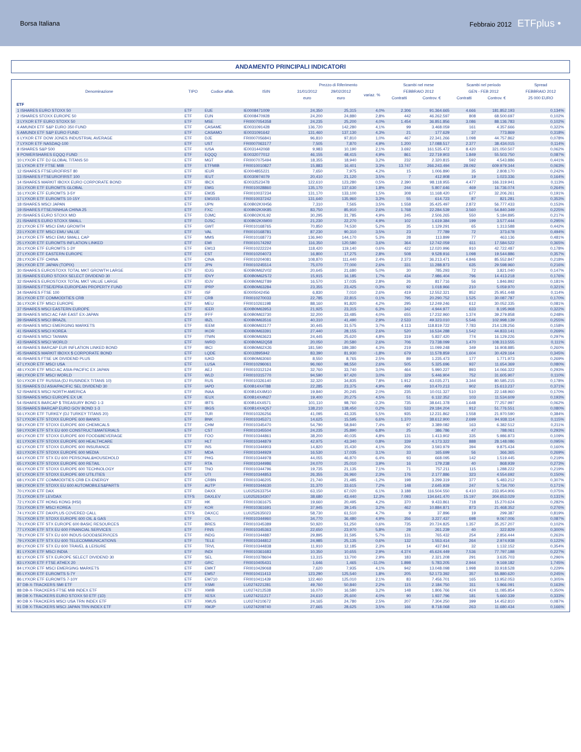Borsa Italiana Febbraio 2012 ETFplus •
ANDAMENTO PRINCIPALI INDICATORI
| Denominazione | TIPO | Codice alfab. | ISIN | Prezzo di Riferimento | | | Scambi nel mese | | Scambi nel periodo | | Spread |
| --- | --- | --- | --- | --- | --- | --- | --- | --- | --- | --- | --- |
| | | | | 31/01/2012 | 29/02/2012 | variaz. % | FEBBRAIO 2012 | | GEN - FEB 2012 | | FEBBRAIO 2012 |
| | | | | euro | euro | | Contratti | Controv. € | Contratti | Controv. € | 25 000 EURO |
| ETF | | | | | | | | | | | |
| 1 ISHARES EURO STOXX 50 | ETF | EUE | IE0008471009 | 24,350 | 25,315 | 4,0% | 2.306 | 91.364.665 | 4.666 | 181.852.193 | 0,134% |
| 2 ISHARES STOXX EUROPE 50 | ETF | EUN | IE0008470928 | 24,200 | 24,880 | 2,8% | 442 | 46.262.597 | 808 | 68.500.697 | 0,102% |
| 3 LYXOR ETF EURO STOXX 50 | ETF | MSE | FR0007054358 | 24,235 | 25,200 | 4,0% | 1.454 | 36.851.856 | 3.086 | 88.136.783 | 0,102% |
| 4 AMUNDI ETF S&P EURO 350 FUND | ETF | CASAME | IE0031091428 | 136,720 | 142,280 | 4,1% | 99 | 3.468.059 | 161 | 4.357.666 | 0,322% |
| 5 AMUNDI ETF S&P EURO FUND | ETF | CASAMO | IE0031091642 | 131,460 | 137,130 | 4,3% | 21 | 177.629 | 37 | 773.869 | 0,318% |
| 6 LYXOR ETF DOW JONES INDUSTRIAL AVERAGE | ETF | DJE | FR0007056841 | 96,810 | 97,810 | 1,0% | 467 | 22.341.266 | 1.098 | 44.757.862 | 0,078% |
| 7 LYXOR ETF NASDAQ-100 | ETF | UST | FR0007063177 | 7,505 | 7,870 | 4,9% | 1.200 | 17.088.517 | 2.377 | 38.434.015 | 0,114% |
| 8 ISHARES S&P 500 | ETF | IUSA | IE0031442068 | 9,983 | 10,190 | 2,1% | 3.692 | 161.535.472 | 8.420 | 321.050.507 | 0,062% |
| 9 POWERSHARES EQQQ FUND | ETF | EQQQ | IE0032077012 | 46,155 | 48,415 | 4,9% | 861 | 22.719.903 | 1.849 | 55.503.750 | 0,087% |
| 10 LYXOR ETF DJ GLOBAL TITANS 50 | ETF | MGT | FR0007075494 | 18,355 | 18,940 | 3,2% | 232 | 2.320.815 | 592 | 4.543.886 | 0,441% |
| 11 LYXOR ETF FTSE MIB | ETF | ETFMIB | FR0010010827 | 15,883 | 16,401 | 3,3% | 13.747 | 266.243.494 | 28.092 | 609.979.344 | 0,063% |
| 12 ISHARES FTSEUROFIRST 80 | ETF | IEUR | IE0004855221 | 7,650 | 7,975 | 4,2% | 15 | 1.006.890 | 35 | 2.808.170 | 0,242% |
| 13 ISHARES FTSEUROFIRST 100 | ETF | IEUT | IE0030974079 | 20,410 | 21,120 | 3,5% | 7 | 412.908 | 19 | 1.023.336 | 0,164% |
| 14 ISHARES MARKIT IBOXX EURO CORPORATE BOND | ETF | IBCX | IE0032523478 | 122,610 | 123,280 | 0,5% | 2.390 | 98.118.955 | 4.477 | 166.319.941 | 0,113% |
| 15 LYXOR ETF EUROMTS GLOBAL | ETF | EMG | FR0010028860 | 135,170 | 137,630 | 1,8% | 244 | 5.807.646 | 469 | 16.736.074 | 0,264% |
| 16 LYXOR ETF EUROMTS 3-5Y | ETF | EM35 | FR0010037234 | 131,170 | 133,100 | 1,5% | 308 | 11.168.420 | 677 | 32.206.261 | 0,191% |
| 17 LYXOR ETF EUROMTS 10-15Y | ETF | EM1015 | FR0010037242 | 131,640 | 135,960 | 3,3% | 55 | 614.723 | 87 | 821.281 | 0,353% |
| 18 ISHARES MSCI JAPAN | ETF | IJPN | IE00B02KXH56 | 7,310 | 7,565 | 3,5% | 1.558 | 35.425.497 | 2.872 | 56.777.433 | 0,153% |
| 19 ISHARES FTSE/XINHUA CHINA 25 | ETF | FXC | IE00B02KXK85 | 83,750 | 85,910 | 2,6% | 1.768 | 22.284.539 | 3.560 | 54.840.349 | 0,225% |
| 20 ISHARES EURO STOXX MID | ETF | DJMC | IE00B02KXL92 | 30,295 | 31,785 | 4,9% | 245 | 2.506.265 | 550 | 5.184.895 | 0,217% |
| 21 ISHARES EURO STOXX SMALL | ETF | DJSC | IE00B02KXM00 | 21,230 | 22,270 | 4,9% | 102 | 1.619.384 | 199 | 3.577.444 | 0,295% |
| 22 LYXOR ETF MSCI EMU GROWTH | ETF | GWT | FR0010168765 | 70,850 | 74,530 | 5,2% | 35 | 1.129.291 | 65 | 1.313.588 | 0,442% |
| 23 LYXOR ETF MSCI EMU VALUE | ETF | VAL | FR0010168781 | 87,230 | 90,310 | 3,5% | 23 | 77.789 | 72 | 373.678 | 0,494% |
| 24 LYXOR ETF MSCI EMU SMALL CAP | ETF | MMS | FR0010168773 | 136,940 | 144,170 | 5,3% | 28 | 113.899 | 77 | 463.136 | 0,481% |
| 25 LYXOR ETF EUROMTS INFLATION LINKED | ETF | EMI | FR0010174292 | 116,350 | 120,580 | 3,6% | 364 | 12.742.059 | 611 | 17.584.522 | 0,365% |
| 26 LYXOR ETF EUROMTS 1-3Y | ETF | EM13 | FR0010222224 | 118,420 | 119,140 | 0,6% | 422 | 12.020.996 | 910 | 42.722.487 | 0,178% |
| 27 LYXOR ETF EASTERN EUROPE | ETF | EST | FR0010204073 | 16,800 | 17,275 | 2,8% | 508 | 9.528.916 | 1.098 | 19.544.886 | 0,357% |
| 28 LYXOR ETF CHINA | ETF | CINA | FR0010204081 | 108,870 | 111,440 | 2,4% | 2.373 | 36.213.471 | 4.846 | 85.552.847 | 0,218% |
| 29 LYXOR ETF JAPAN (TOPIX) | ETF | JPN | FR0010245514 | 75,070 | 77,000 | 2,6% | 331 | 11.288.873 | 635 | 29.598.960 | 0,216% |
| 30 ISHARES EUROSTOXX TOTAL MKT GROWTH LARGE | ETF | IDJG | IE00B0M62V02 | 20,645 | 21,680 | 5,0% | 30 | 785.293 | 72 | 3.821.040 | 0,147% |
| 31 ISHARES EURO STOXX SELECT DIVIDEND 30 | ETF | IDVY | IE00B0M62S72 | 15,915 | 16,185 | 1,7% | 434 | 7.986.404 | 796 | 14.413.218 | 0,176% |
| 32 ISHARES EUROSTOXX TOTAL MKT VALUE LARGE | ETF | IDJV | IE00B0M62T89 | 16,570 | 17,035 | 2,8% | 26 | 817.716 | 56 | 1.846.892 | 0,181% |
| 33 ISHARES FTSE/EPRA EUROPEAN PROPERTY FUND | ETF | IPRP | IE00B0M63284 | 23,355 | 23,425 | 0,3% | 92 | 1.018.966 | 210 | 5.059.970 | 0,321% |
| 34 ISHARES FTSE 100 | ETF | ISF | IE0005042456 | 6,830 | 7,010 | 2,6% | 419 | 12.552.321 | 852 | 25.951.448 | 0,114% |
| 35 LYXOR ETF COMMODITIES CRB | ETF | CRB | FR0010270033 | 22,785 | 22,815 | 0,1% | 795 | 20.290.752 | 1.525 | 30.087.787 | 0,170% |
| 36 LYXOR ETF MSCI EUROPE | ETF | MEU | FR0010261198 | 88,160 | 91,820 | 4,2% | 295 | 12.249.246 | 612 | 30.052.335 | 0,081% |
| 37 ISHARES MSCI EASTERN EUROPE | ETF | IEER | IE00B0M63953 | 21,925 | 23,315 | 6,3% | 342 | 4.944.977 | 633 | 8.195.968 | 0,322% |
| 38 ISHARES MSCI AC FAR EAST EX-JAPAN | ETF | IFFF | IE00B0M63730 | 32,200 | 33,485 | 4,0% | 655 | 17.232.960 | 1.374 | 39.279.858 | 0,248% |
| 39 ISHARES MSCI BRAZIL | ETF | IBZL | IE00B0M63516 | 40,310 | 41,490 | 2,9% | 2.533 | 49.323.010 | 5.546 | 102.998.139 | 0,255% |
| 40 ISHARES MSCI EMERGING MARKETS | ETF | IEEM | IE00B0M63177 | 30,445 | 31,575 | 3,7% | 4.113 | 118.819.722 | 7.783 | 214.128.256 | 0,158% |
| 41 ISHARES MSCI KOREA | ETF | IKOR | IE00B0M63391 | 27,440 | 28,155 | 2,6% | 520 | 16.534.288 | 1.542 | 44.833.141 | 0,269% |
| 42 ISHARES MSCI TAIWAN | ETF | ITWN | IE00B0M63623 | 24,445 | 25,620 | 4,8% | 319 | 5.837.420 | 774 | 16.129.226 | 0,297% |
| 43 ISHARES MSCI WORLD | ETF | IWRD | IE00B0M62Q58 | 20,050 | 20,580 | 2,6% | 706 | 73.738.099 | 1.470 | 108.313.555 | 0,111% |
| 44 ISHARES BARCAP EUR INFLATION LINKED BOND | ETF | IBCI | IE00B0M62X26 | 181,590 | 189,380 | 4,3% | 219 | 11.099.248 | 349 | 16.908.885 | 0,260% |
| 45 ISHARES MARKIT IBOXX $ CORPORATE BOND | ETF | LQDE | IE0032895942 | 83,390 | 81,930 | -1,8% | 679 | 11.578.859 | 1.604 | 30.429.164 | 0,345% |
| 46 ISHARES FTSE UK DIVIDEND PLUS | ETF | IUKD | IE00B0M63060 | 8,550 | 8,765 | 2,5% | 89 | 1.235.473 | 177 | 1.771.973 | 0,269% |
| 47 LYXOR ETF MSCI USA | ETF | LUSA | FR0010296061 | 96,060 | 98,550 | 2,6% | 505 | 5.325.696 | 937 | 11.654.369 | 0,080% |
| 48 LYXOR ETF MSCI AC ASIA-PACIFIC EX JAPAN | ETF | AEJ | FR0010312124 | 32,760 | 33,740 | 3,0% | 464 | 5.990.227 | 893 | 14.066.322 | 0,293% |
| 49 LYXOR ETF MSCI WORLD | ETF | WLD | FR0010315770 | 94,590 | 97,420 | 3,0% | 329 | 5.446.904 | 752 | 31.605.907 | 0,110% |
| 50 LYXOR ETF RUSSIA (DJ RUSINDEX TITANS 10) | ETF | RUS | FR0010326140 | 32,320 | 34,835 | 7,8% | 1.912 | 43.035.271 | 3.344 | 80.585.215 | 0,178% |
| 51 ISHARES DJ ASIA/PACIFIC SEL DIVIDEND 30 | ETF | IAPD | IE00B14X4T88 | 22,285 | 23,375 | 4,9% | 499 | 10.470.213 | 902 | 15.613.237 | 0,371% |
| 52 ISHARES MSCI NORTH AMERICA | ETF | INAA | IE00B14X4M10 | 19,840 | 20,245 | 2,0% | 235 | 10.011.327 | 510 | 22.148.960 | 0,170% |
| 53 ISHARES MSCI EUROPE EX UK | ETF | IEUX | IE00B14X4N27 | 19,400 | 20,275 | 4,5% | 51 | 6.132.352 | 103 | 11.534.609 | 0,193% |
| 54 ISHARES BARCAP $ TREASURY BOND 1-3 | ETF | IBTS | IE00B14X4S71 | 101,110 | 98,760 | -2,3% | 735 | 38.641.378 | 1.648 | 77.257.997 | 0,062% |
| 55 ISHARES BARCAP EURO GOV BOND 1-3 | ETF | IBGS | IE00B14X4Q57 | 138,210 | 138,450 | 0,2% | 533 | 29.184.204 | 912 | 51.776.551 | 0,080% |
| 56 LYXOR ETF TURKEY (DJ TURKEY TITANS 20) | ETF | TUR | FR0010326256 | 41,095 | 43,335 | 5,5% | 935 | 12.231.862 | 1.558 | 21.970.590 | 0,384% |
| 57 LYXOR ETF STOXX EUROPE 600 BANKS | ETF | BNK | FR0010345371 | 14,625 | 15,595 | 6,6% | 1.370 | 38.612.900 | 2.699 | 94.938.114 | 0,115% |
| 58 LYXOR ETF STOXX EUROPE 600 CHEMICALS | ETF | CHM | FR0010345470 | 54,790 | 58,840 | 7,4% | 97 | 3.389.082 | 163 | 6.382.512 | 0,211% |
| 59 LYXOR ETF STX EU 600 CONSTRUCT&MATERIALS | ETF | CST | FR0010345504 | 24,235 | 25,890 | 6,8% | 25 | 386.786 | 47 | 788.061 | 0,293% |
| 60 LYXOR ETF STOXX EUROPE 600 FOOD&BEVERAGE | ETF | FOO | FR0010344861 | 38,200 | 40,035 | 4,8% | 131 | 1.413.902 | 335 | 5.986.873 | 0,109% |
| 61 LYXOR ETF STOXX EUROPE 600 HEALTHCARE | ETF | HLT | FR0010344879 | 42,975 | 43,340 | 0,8% | 339 | 4.173.322 | 888 | 28.148.086 | 0,095% |
| 62 LYXOR ETF STOXX EUROPE 600 INSURANCE | ETF | INS | FR0010344903 | 14,820 | 15,430 | 4,1% | 206 | 3.593.979 | 394 | 9.875.434 | 0,160% |
| 63 LYXOR ETF STOXX EUROPE 600 MEDIA | ETF | MDA | FR0010344929 | 16,530 | 17,035 | 3,1% | 33 | 165.699 | 56 | 366.365 | 0,269% |
| 64 LYXOR ETF STX EU 600 PERSONAL&HOUSEHOLD | ETF | PHG | FR0010344978 | 44,055 | 46,870 | 6,4% | 93 | 668.095 | 142 | 1.519.445 | 0,219% |
| 65 LYXOR ETF STOXX EUROPE 600 RETAIL | ETF | RTA | FR0010344986 | 24,070 | 25,010 | 3,9% | 16 | 179.238 | 40 | 868.939 | 0,273% |
| 66 LYXOR ETF STOXX EUROPE 600 TECHNOLOGY | ETF | TNO | FR0010344796 | 19,735 | 21,135 | 7,1% | 71 | 757.211 | 115 | 1.288.222 | 0,219% |
| 67 LYXOR ETF STOXX EUROPE 600 UTILITIES | ETF | UTI | FR0010344853 | 26,355 | 26,960 | 2,3% | 176 | 2.177.886 | 323 | 4.554.692 | 0,150% |
| 68 LYXOR ETF COMMODITIES CRB EX-ENERGY | ETF | CRBN | FR0010346205 | 21,740 | 21,485 | -1,2% | 198 | 3.299.319 | 377 | 5.483.212 | 0,307% |
| 69 LYXOR ETF STOXX EU 600 AUTOMOBILES&PARTS | ETF | AUTP | FR0010344630 | 31,370 | 33,615 | 7,2% | 148 | 2.645.939 | 247 | 5.734.700 | 0,171% |
| 70 LYXOR ETF DAX | ETF | DAXX | LU0252633754 | 63,150 | 67,020 | 6,1% | 3.188 | 116.504.550 | 6.410 | 233.954.906 | 0,075% |
| 71 LYXOR ETF LEVDAX | ETFS | DAXLEV | LU0252634307 | 38,680 | 43,440 | 12,3% | 7.093 | 134.641.470 | 15.197 | 304.653.029 | 0,131% |
| 72 LYXOR ETF HONG KONG (HSI) | ETF | HK | FR0010361675 | 19,660 | 20,495 | 4,2% | 370 | 9.433.861 | 718 | 15.270.624 | 0,282% |
| 73 LYXOR ETF MSCI KOREA | ETF | KOR | FR0010361691 | 37,945 | 39,145 | 3,2% | 462 | 10.884.871 | 873 | 21.468.352 | 0,276% |
| 74 LYXOR ETF DAXPLUS COVERED CALL | ETFS | DAXCC | LU0252635023 | 58,730 | 61,510 | 4,7% | 9 | 37.896 | 19 | 299.387 | 0,819% |
| 75 LYXOR ETF STOXX EUROPE 600 OIL & GAS | ETF | OIL | FR0010344960 | 34,770 | 36,480 | 4,9% | 356 | 3.227.437 | 698 | 9.067.006 | 0,087% |
| 76 LYXOR ETF STX EUROPE 600 BASIC RESOURCES | ETF | BRES | FR0010345389 | 50,920 | 51,250 | 0,6% | 735 | 20.724.825 | 1.357 | 35.257.207 | 0,102% |
| 77 LYXOR ETF STX EU 600 FINANCIAL SERVICES | ETF | FINS | FR0010345363 | 22,650 | 23,970 | 5,8% | 28 | 261.239 | 40 | 322.829 | 0,300% |
| 78 LYXOR ETF STX EU 600 INDUS GOOD&SERVICES | ETF | INDG | FR0010344887 | 29,895 | 31,595 | 5,7% | 131 | 765.432 | 254 | 2.856.444 | 0,263% |
| 79 LYXOR ETF STX EU 600 TELECOMMUNICATIONS | ETF | TELE | FR0010344812 | 24,985 | 25,135 | 0,6% | 132 | 1.553.414 | 264 | 2.974.938 | 0,122% |
| 80 LYXOR ETF STX EU 600 TRAVEL & LEISURE | ETF | TRVL | FR0010344838 | 11,910 | 12,185 | 2,3% | 14 | 437.841 | 32 | 1.132.152 | 0,354% |
| 81 LYXOR ETF MSCI INDIA | ETF | INDI | FR0010361683 | 10,350 | 10,655 | 2,9% | 4.374 | 45.624.449 | 7.536 | 77.797.188 | 0,227% |
| 82 LYXOR ETF STX EUROPE SELECT DIVIDEND 30 | ETF | SEL | FR0010378604 | 13,315 | 13,700 | 2,9% | 183 | 2.321.208 | 291 | 3.635.703 | 0,296% |
| 83 LYXOR ETF FTSE ATHEX 20 | ETF | GRC | FR0010405431 | 1,646 | 1,465 | -11,0% | 1.898 | 5.783.205 | 2.944 | 9.169.182 | 1,745% |
| 84 LYXOR ETF MSCI EMERGING MARKETS | ETF | EMKT | FR0010429068 | 7,620 | 7,935 | 4,1% | 942 | 13.048.098 | 1.998 | 33.918.528 | 0,229% |
| 85 LYXOR ETF EUROMTS 5-7Y | ETF | EM57 | FR0010411413 | 123,290 | 125,540 | 1,8% | 205 | 52.173.392 | 357 | 55.880.620 | 0,245% |
| 86 LYXOR ETF EUROMTS 7-10Y | ETF | EM710 | FR0010411439 | 122,460 | 125,010 | 2,1% | 83 | 7.456.701 | 165 | 13.952.053 | 0,305% |
| 87 DB-X-TRACKERS SMI ETF | ETF | XSMI | LU0274221281 | 49,760 | 50,840 | 2,2% | 115 | 2.184.750 | 311 | 5.966.091 | 0,163% |
| 88 DB-X-TRACKERS FTSE MIB INDEX ETF | ETF | XMIB | LU0274212538 | 16,070 | 16,580 | 3,2% | 148 | 1.806.766 | 424 | 11.085.854 | 0,350% |
| 89 DB X-TRACKERS EURO STOXX 50 ETF (1D) | ETF | XESX | LU0274211217 | 24,610 | 25,600 | 4,0% | 90 | 1.937.796 | 181 | 5.660.339 | 0,333% |
| 90 DB X-TRACKERS MSCI USA TRN INDEX ETF | ETF | XMUS | LU0274210672 | 24,165 | 24,780 | 2,5% | 207 | 7.304.250 | 399 | 14.452.810 | 0,087% |
| 91 DB X-TRACKERS MSCI JAPAN TRN INDEX ETF | ETF | XMJP | LU0274209740 | 27,665 | 28,625 | 3,5% | 166 | 8.718.068 | 263 | 11.680.434 | 0,166% |